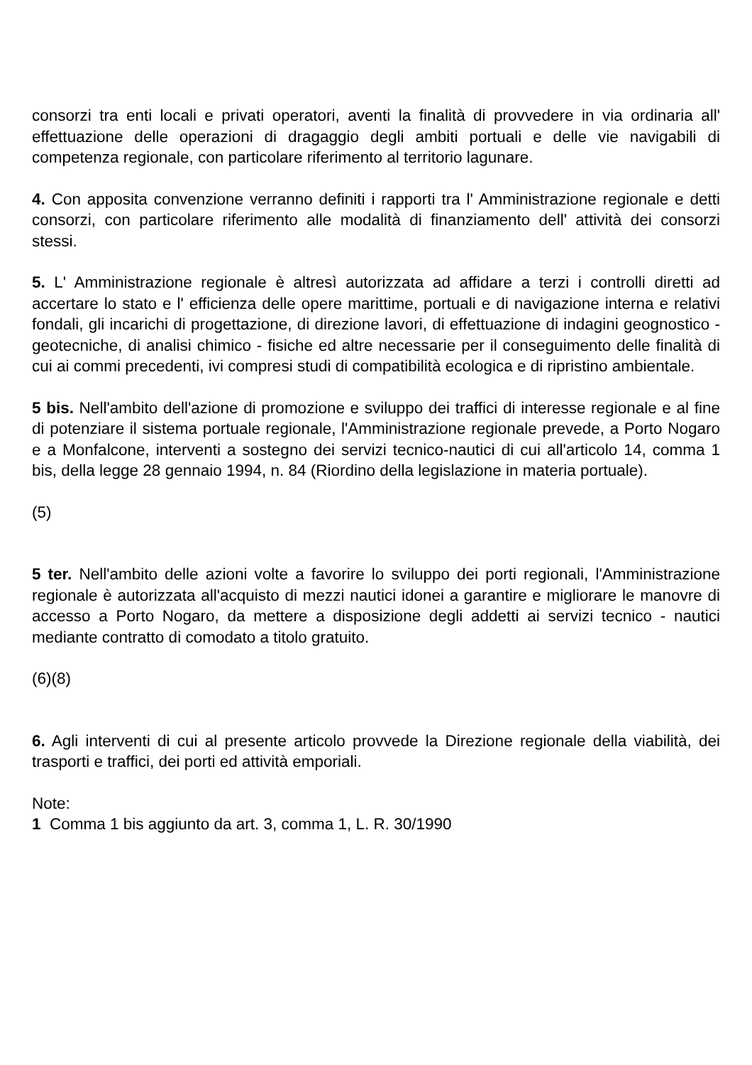consorzi tra enti locali e privati operatori, aventi la finalità di provvedere in via ordinaria all' effettuazione delle operazioni di dragaggio degli ambiti portuali e delle vie navigabili di competenza regionale, con particolare riferimento al territorio lagunare.
4. Con apposita convenzione verranno definiti i rapporti tra l' Amministrazione regionale e detti consorzi, con particolare riferimento alle modalità di finanziamento dell' attività dei consorzi stessi.
5. L' Amministrazione regionale è altresì autorizzata ad affidare a terzi i controlli diretti ad accertare lo stato e l' efficienza delle opere marittime, portuali e di navigazione interna e relativi fondali, gli incarichi di progettazione, di direzione lavori, di effettuazione di indagini geognostico - geotecniche, di analisi chimico - fisiche ed altre necessarie per il conseguimento delle finalità di cui ai commi precedenti, ivi compresi studi di compatibilità ecologica e di ripristino ambientale.
5 bis. Nell'ambito dell'azione di promozione e sviluppo dei traffici di interesse regionale e al fine di potenziare il sistema portuale regionale, l'Amministrazione regionale prevede, a Porto Nogaro e a Monfalcone, interventi a sostegno dei servizi tecnico-nautici di cui all'articolo 14, comma 1 bis, della legge 28 gennaio 1994, n. 84 (Riordino della legislazione in materia portuale).
(5)
5 ter. Nell'ambito delle azioni volte a favorire lo sviluppo dei porti regionali, l'Amministrazione regionale è autorizzata all'acquisto di mezzi nautici idonei a garantire e migliorare le manovre di accesso a Porto Nogaro, da mettere a disposizione degli addetti ai servizi tecnico - nautici mediante contratto di comodato a titolo gratuito.
(6)(8)
6. Agli interventi di cui al presente articolo provvede la Direzione regionale della viabilità, dei trasporti e traffici, dei porti ed attività emporiali.
Note:
1 Comma 1 bis aggiunto da art. 3, comma 1, L. R. 30/1990